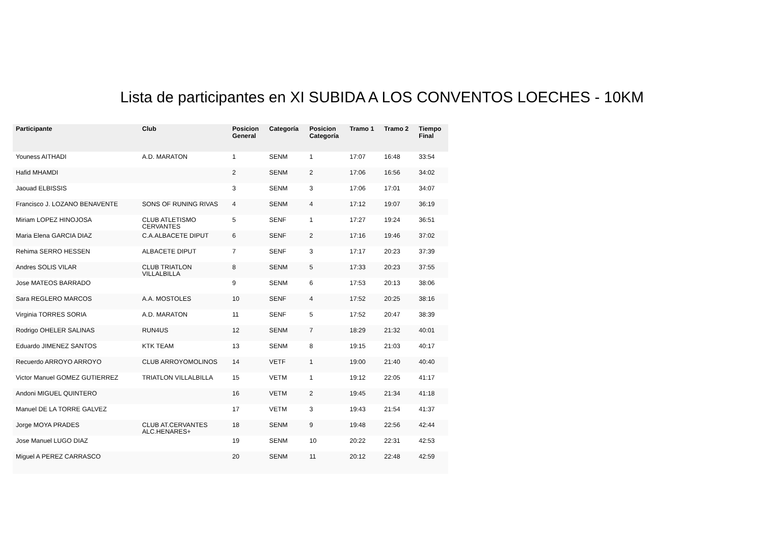Lista de participantes en XI SUBIDA A LOS CONVENTOS LOECHES - 10KM
| Participante | Club | Posicion General | Categoría | Posicion Categoría | Tramo 1 | Tramo 2 | Tiempo Final |
| --- | --- | --- | --- | --- | --- | --- | --- |
| Youness AITHADI | A.D. MARATON | 1 | SENM | 1 | 17:07 | 16:48 | 33:54 |
| Hafid MHAMDI | | 2 | SENM | 2 | 17:06 | 16:56 | 34:02 |
| Jaouad ELBISSIS | | 3 | SENM | 3 | 17:06 | 17:01 | 34:07 |
| Francisco J. LOZANO BENAVENTE | SONS OF RUNING RIVAS | 4 | SENM | 4 | 17:12 | 19:07 | 36:19 |
| Miriam LOPEZ HINOJOSA | CLUB ATLETISMO CERVANTES | 5 | SENF | 1 | 17:27 | 19:24 | 36:51 |
| Maria Elena GARCIA DIAZ | C.A.ALBACETE DIPUT | 6 | SENF | 2 | 17:16 | 19:46 | 37:02 |
| Rehima SERRO HESSEN | ALBACETE DIPUT | 7 | SENF | 3 | 17:17 | 20:23 | 37:39 |
| Andres SOLIS VILAR | CLUB TRIATLON VILLALBILLA | 8 | SENM | 5 | 17:33 | 20:23 | 37:55 |
| Jose MATEOS BARRADO | | 9 | SENM | 6 | 17:53 | 20:13 | 38:06 |
| Sara REGLERO MARCOS | A.A. MOSTOLES | 10 | SENF | 4 | 17:52 | 20:25 | 38:16 |
| Virginia TORRES SORIA | A.D. MARATON | 11 | SENF | 5 | 17:52 | 20:47 | 38:39 |
| Rodrigo OHELER SALINAS | RUN4US | 12 | SENM | 7 | 18:29 | 21:32 | 40:01 |
| Eduardo JIMENEZ SANTOS | KTK TEAM | 13 | SENM | 8 | 19:15 | 21:03 | 40:17 |
| Recuerdo ARROYO ARROYO | CLUB ARROYOMOLINOS | 14 | VETF | 1 | 19:00 | 21:40 | 40:40 |
| Victor Manuel GOMEZ GUTIERREZ | TRIATLON VILLALBILLA | 15 | VETM | 1 | 19:12 | 22:05 | 41:17 |
| Andoni MIGUEL QUINTERO | | 16 | VETM | 2 | 19:45 | 21:34 | 41:18 |
| Manuel DE LA TORRE GALVEZ | | 17 | VETM | 3 | 19:43 | 21:54 | 41:37 |
| Jorge MOYA PRADES | CLUB AT.CERVANTES ALC.HENARES+ | 18 | SENM | 9 | 19:48 | 22:56 | 42:44 |
| Jose Manuel LUGO DIAZ | | 19 | SENM | 10 | 20:22 | 22:31 | 42:53 |
| Miguel A PEREZ CARRASCO | | 20 | SENM | 11 | 20:12 | 22:48 | 42:59 |